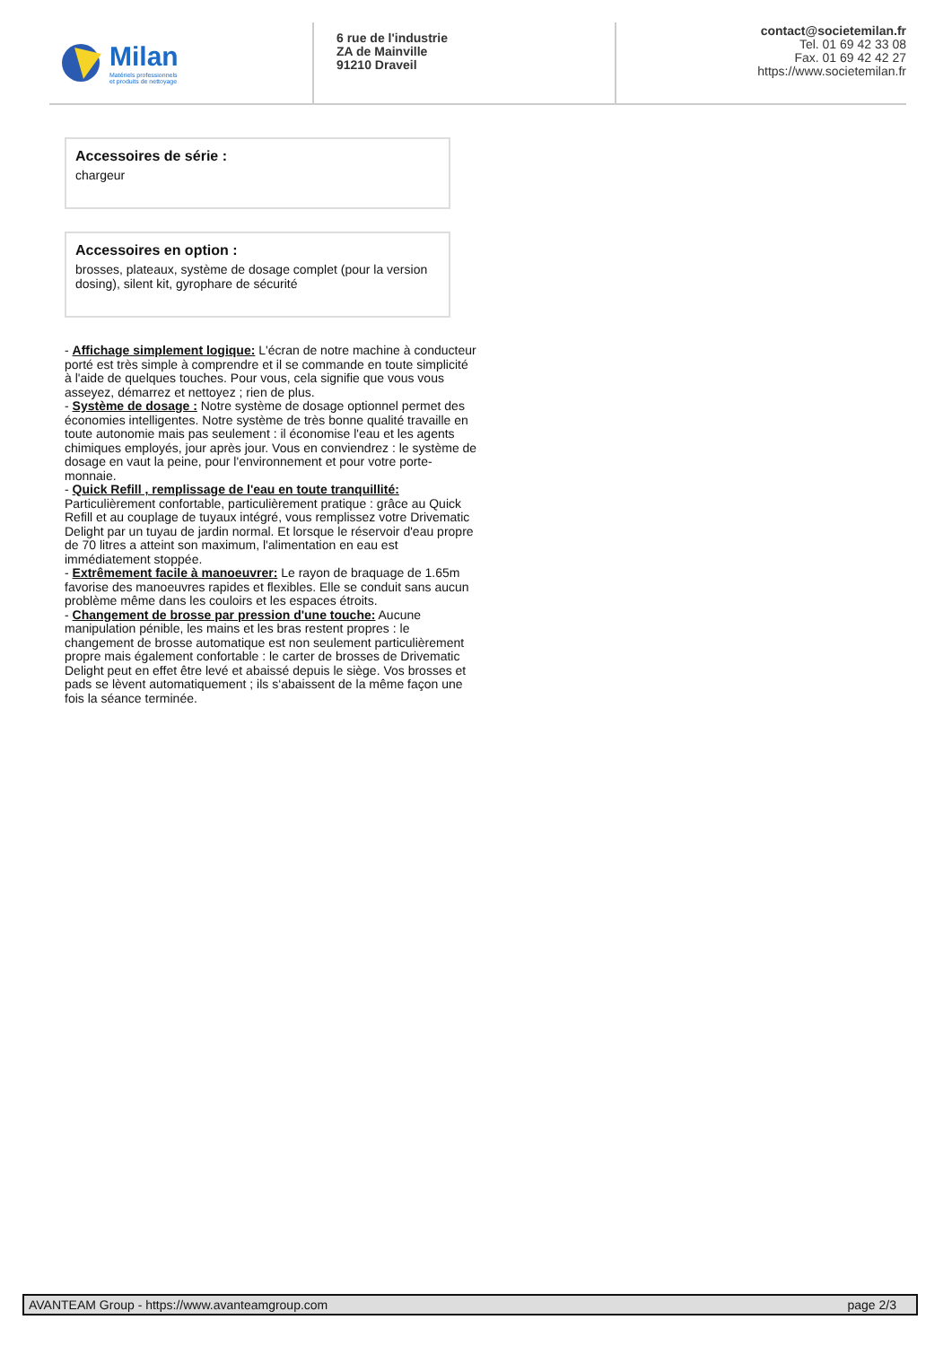Milan
Matériels professionnels
et produits de nettoyage
6 rue de l'industrie
ZA de Mainville
91210 Draveil
contact@societemilan.fr
Tel. 01 69 42 33 08
Fax. 01 69 42 42 27
https://www.societemilan.fr
Accessoires de série :
chargeur
Accessoires en option :
brosses, plateaux, système de dosage complet (pour la version dosing), silent kit, gyrophare de sécurité
- Affichage simplement logique: L'écran de notre machine à conducteur porté est très simple à comprendre et il se commande en toute simplicité à l'aide de quelques touches. Pour vous, cela signifie que vous vous asseyez, démarrez et nettoyez ; rien de plus.
- Système de dosage : Notre système de dosage optionnel permet des économies intelligentes. Notre système de très bonne qualité travaille en toute autonomie mais pas seulement : il économise l'eau et les agents chimiques employés, jour après jour. Vous en conviendrez : le système de dosage en vaut la peine, pour l'environnement et pour votre porte-monnaie.
- Quick Refill , remplissage de l'eau en toute tranquillité: Particulièrement confortable, particulièrement pratique : grâce au Quick Refill et au couplage de tuyaux intégré, vous remplissez votre Drivematic Delight par un tuyau de jardin normal. Et lorsque le réservoir d'eau propre de 70 litres a atteint son maximum, l'alimentation en eau est immédiatement stoppée.
- Extrêmement facile à manoeuvrer: Le rayon de braquage de 1.65m favorise des manoeuvres rapides et flexibles. Elle se conduit sans aucun problème même dans les couloirs et les espaces étroits.
- Changement de brosse par pression d'une touche: Aucune manipulation pénible, les mains et les bras restent propres : le changement de brosse automatique est non seulement particulièrement propre mais également confortable : le carter de brosses de Drivematic Delight peut en effet être levé et abaissé depuis le siège. Vos brosses et pads se lèvent automatiquement ; ils s‘abaissent de la même façon une fois la séance terminée.
AVANTEAM Group - https://www.avanteamgroup.com page 2/3